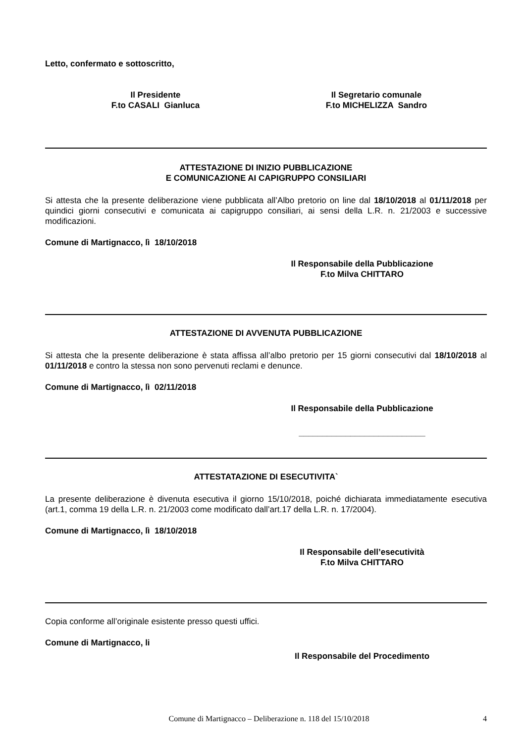Letto, confermato e sottoscritto,
Il Presidente
F.to CASALI Gianluca
Il Segretario comunale
F.to MICHELIZZA Sandro
ATTESTAZIONE DI INIZIO PUBBLICAZIONE
E COMUNICAZIONE AI CAPIGRUPPO CONSILIARI
Si attesta che la presente deliberazione viene pubblicata all’Albo pretorio on line dal 18/10/2018 al 01/11/2018 per quindici giorni consecutivi e comunicata ai capigruppo consiliari, ai sensi della L.R. n. 21/2003 e successive modificazioni.
Comune di Martignacco, lì 18/10/2018
Il Responsabile della Pubblicazione
F.to Milva CHITTARO
ATTESTAZIONE DI AVVENUTA PUBBLICAZIONE
Si attesta che la presente deliberazione è stata affissa all’albo pretorio per 15 giorni consecutivi dal 18/10/2018 al 01/11/2018 e contro la stessa non sono pervenuti reclami e denunce.
Comune di Martignacco, lì 02/11/2018
Il Responsabile della Pubblicazione
___________________________
ATTESTATAZIONE DI ESECUTIVITA`
La presente deliberazione è divenuta esecutiva il giorno 15/10/2018, poiché dichiarata immediatamente esecutiva (art.1, comma 19 della L.R. n. 21/2003 come modificato dall’art.17 della L.R. n. 17/2004).
Comune di Martignacco, lì 18/10/2018
Il Responsabile dell’esecutività
F.to Milva CHITTARO
Copia conforme all’originale esistente presso questi uffici.
Comune di Martignacco, li
Il Responsabile del Procedimento
Comune di Martignacco – Deliberazione n. 118 del 15/10/2018 4